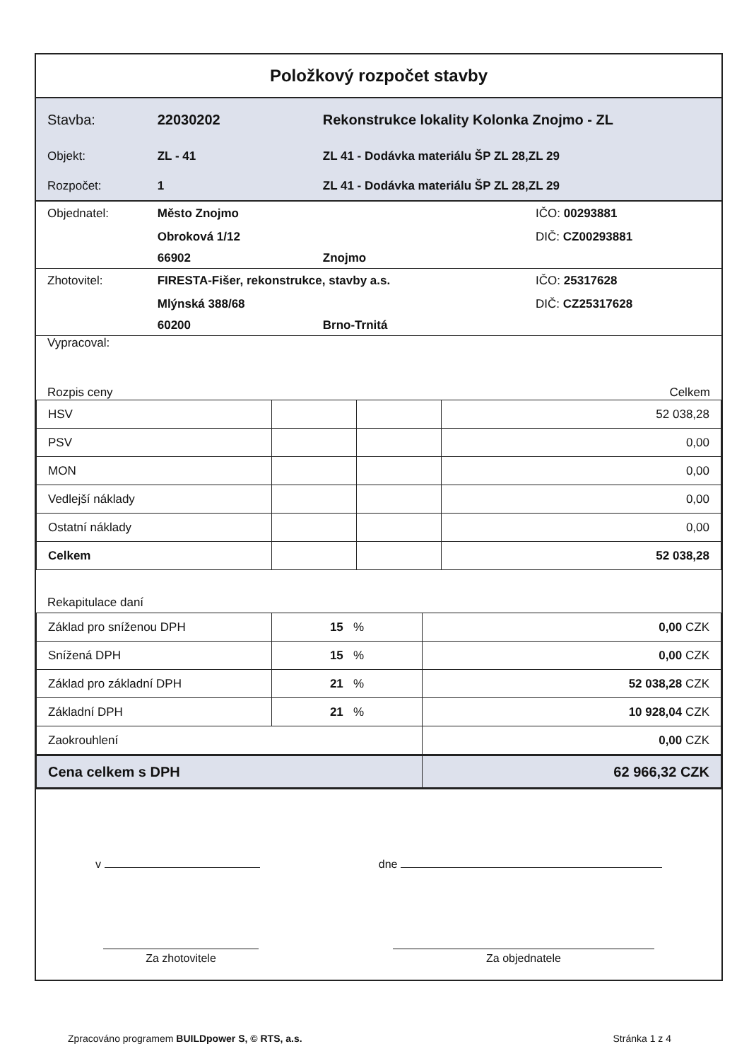Položkový rozpočet stavby
| Stavba: | 22030202 | Rekonstrukce lokality Kolonka Znojmo - ZL | |
| Objekt: | ZL - 41 | ZL 41 - Dodávka materiálu ŠP ZL 28,ZL 29 | |
| Rozpočet: | 1 | ZL 41 - Dodávka materiálu ŠP ZL 28,ZL 29 | |
| Objednatel: | Město Znojmo | | IČO: 00293881 |
| | Obroková 1/12 | | DIČ: CZ00293881 |
| | 66902 | Znojmo | |
| Zhotovitel: | FIRESTA-Fišer, rekonstrukce, stavby a.s. | | IČO: 25317628 |
| | Mlýnská 388/68 | | DIČ: CZ25317628 |
| | 60200 | Brno-Trnitá | |
| Vypracoval: | | | |
| Rozpis ceny | | | Celkem |
| HSV | | | 52 038,28 |
| PSV | | | 0,00 |
| MON | | | 0,00 |
| Vedlejší náklady | | | 0,00 |
| Ostatní náklady | | | 0,00 |
| Celkem | | | 52 038,28 |
Rekapitulace daní
| Základ pro sníženou DPH | 15 % | 0,00 CZK |
| Snížená DPH | 15 % | 0,00 CZK |
| Základ pro základní DPH | 21 % | 52 038,28 CZK |
| Základní DPH | 21 % | 10 928,04 CZK |
| Zaokrouhlení | | 0,00 CZK |
| Cena celkem s DPH | | 62 966,32 CZK |
v dne
Za zhotovitele Za objednatele
Zpracováno programem BUILDpower S, © RTS, a.s. Stránka 1 z 4